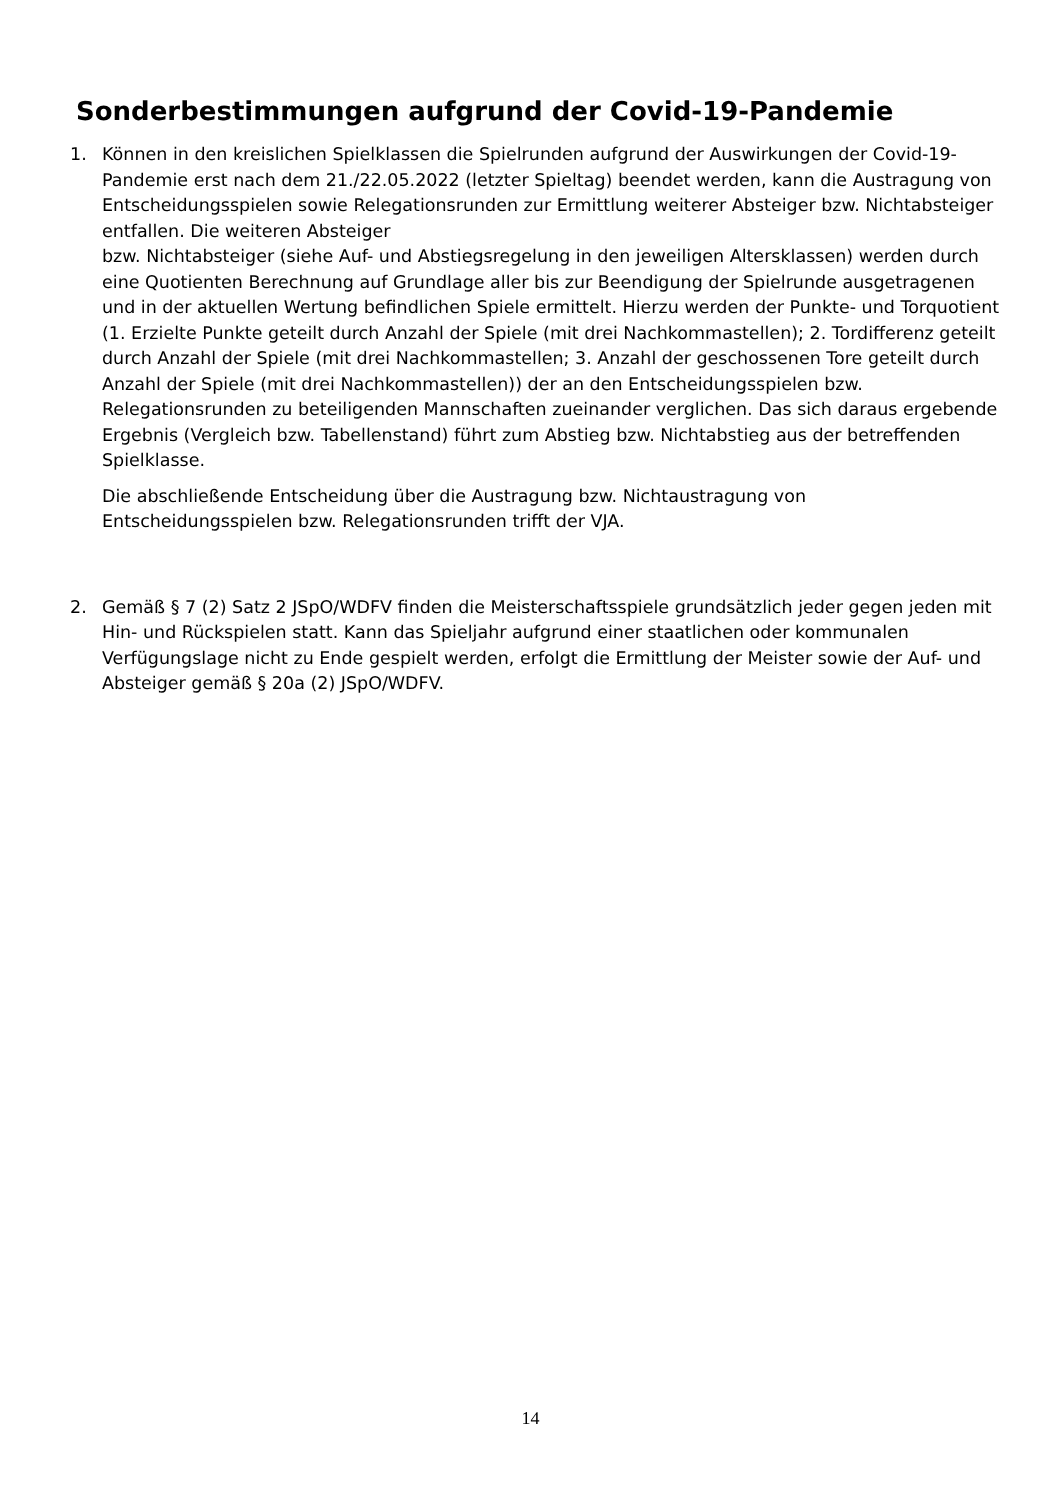Sonderbestimmungen aufgrund der Covid-19-Pandemie
1. Können in den kreislichen Spielklassen die Spielrunden aufgrund der Auswirkungen der Covid-19-Pandemie erst nach dem 21./22.05.2022 (letzter Spieltag) beendet werden, kann die Austragung von Entscheidungsspielen sowie Relegationsrunden zur Ermittlung weiterer Absteiger bzw. Nichtabsteiger entfallen. Die weiteren Absteiger
bzw. Nichtabsteiger (siehe Auf- und Abstiegsregelung in den jeweiligen Altersklassen) werden durch eine Quotienten Berechnung auf Grundlage aller bis zur Beendigung der Spielrunde ausgetragenen und in der aktuellen Wertung befindlichen Spiele ermittelt. Hierzu werden der Punkte- und Torquotient (1. Erzielte Punkte geteilt durch Anzahl der Spiele (mit drei Nachkommastellen); 2. Tordifferenz geteilt durch Anzahl der Spiele (mit drei Nachkommastellen; 3. Anzahl der geschossenen Tore geteilt durch Anzahl der Spiele (mit drei Nachkommastellen)) der an den Entscheidungsspielen bzw. Relegationsrunden zu beteiligenden Mannschaften zueinander verglichen. Das sich daraus ergebende Ergebnis (Vergleich bzw. Tabellenstand) führt zum Abstieg bzw. Nichtabstieg aus der betreffenden Spielklasse.
Die abschließende Entscheidung über die Austragung bzw. Nichtaustragung von Entscheidungsspielen bzw. Relegationsrunden trifft der VJA.
2. Gemäß § 7 (2) Satz 2 JSpO/WDFV finden die Meisterschaftsspiele grundsätzlich jeder gegen jeden mit Hin- und Rückspielen statt. Kann das Spieljahr aufgrund einer staatlichen oder kommunalen Verfügungslage nicht zu Ende gespielt werden, erfolgt die Ermittlung der Meister sowie der Auf- und Absteiger gemäß § 20a (2) JSpO/WDFV.
14